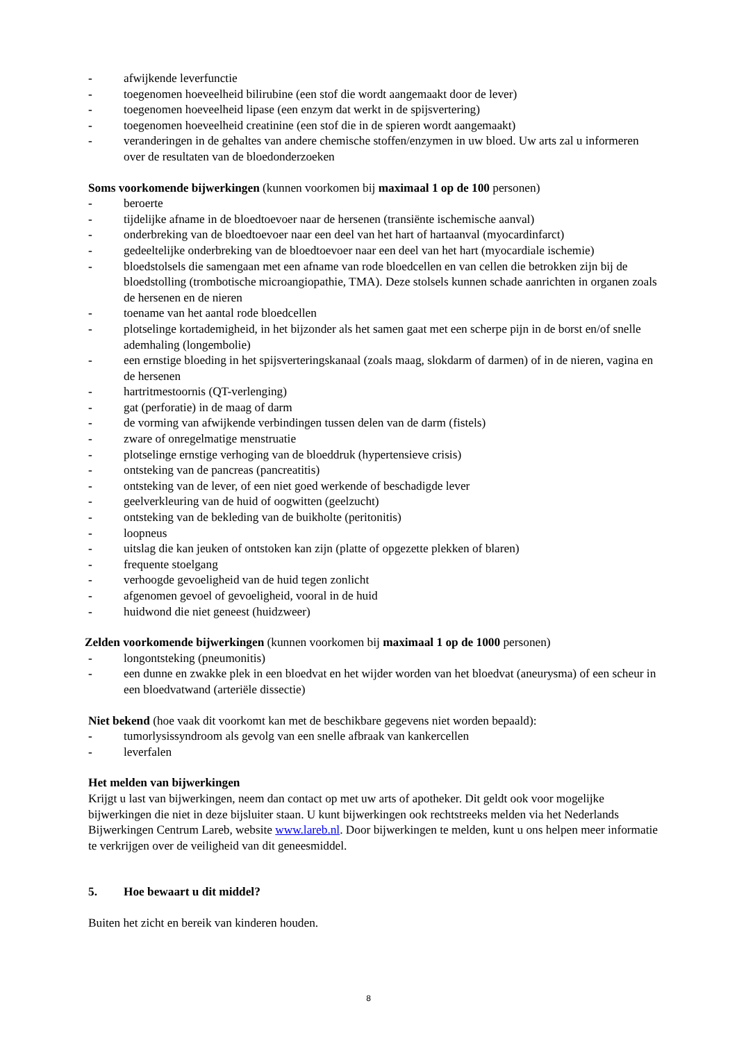- afwijkende leverfunctie
- toegenomen hoeveelheid bilirubine (een stof die wordt aangemaakt door de lever)
- toegenomen hoeveelheid lipase (een enzym dat werkt in de spijsvertering)
- toegenomen hoeveelheid creatinine (een stof die in de spieren wordt aangemaakt)
- veranderingen in de gehaltes van andere chemische stoffen/enzymen in uw bloed. Uw arts zal u informeren over de resultaten van de bloedonderzoeken
Soms voorkomende bijwerkingen (kunnen voorkomen bij maximaal 1 op de 100 personen)
- beroerte
- tijdelijke afname in de bloedtoevoer naar de hersenen (transiënte ischemische aanval)
- onderbreking van de bloedtoevoer naar een deel van het hart of hartaanval (myocardinfarct)
- gedeeltelijke onderbreking van de bloedtoevoer naar een deel van het hart (myocardiale ischemie)
- bloedstolsels die samengaan met een afname van rode bloedcellen en van cellen die betrokken zijn bij de bloedstolling (trombotische microangiopathie, TMA). Deze stolsels kunnen schade aanrichten in organen zoals de hersenen en de nieren
- toename van het aantal rode bloedcellen
- plotselinge kortademigheid, in het bijzonder als het samen gaat met een scherpe pijn in de borst en/of snelle ademhaling (longembolie)
- een ernstige bloeding in het spijsverteringskanaal (zoals maag, slokdarm of darmen) of in de nieren, vagina en de hersenen
- hartritmestoornis (QT-verlenging)
- gat (perforatie) in de maag of darm
- de vorming van afwijkende verbindingen tussen delen van de darm (fistels)
- zware of onregelmatige menstruatie
- plotselinge ernstige verhoging van de bloeddruk (hypertensieve crisis)
- ontsteking van de pancreas (pancreatitis)
- ontsteking van de lever, of een niet goed werkende of beschadigde lever
- geelverkleuring van de huid of oogwitten (geelzucht)
- ontsteking van de bekleding van de buikholte (peritonitis)
- loopneus
- uitslag die kan jeuken of ontstoken kan zijn (platte of opgezette plekken of blaren)
- frequente stoelgang
- verhoogde gevoeligheid van de huid tegen zonlicht
- afgenomen gevoel of gevoeligheid, vooral in de huid
- huidwond die niet geneest (huidzweer)
Zelden voorkomende bijwerkingen (kunnen voorkomen bij maximaal 1 op de 1000 personen)
- longontsteking (pneumonitis)
- een dunne en zwakke plek in een bloedvat en het wijder worden van het bloedvat (aneurysma) of een scheur in een bloedvatwand (arteriële dissectie)
Niet bekend (hoe vaak dit voorkomt kan met de beschikbare gegevens niet worden bepaald):
- tumorlysissyndroom als gevolg van een snelle afbraak van kankercellen
- leverfalen
Het melden van bijwerkingen
Krijgt u last van bijwerkingen, neem dan contact op met uw arts of apotheker. Dit geldt ook voor mogelijke bijwerkingen die niet in deze bijsluiter staan. U kunt bijwerkingen ook rechtstreeks melden via het Nederlands Bijwerkingen Centrum Lareb, website www.lareb.nl. Door bijwerkingen te melden, kunt u ons helpen meer informatie te verkrijgen over de veiligheid van dit geneesmiddel.
5. Hoe bewaart u dit middel?
Buiten het zicht en bereik van kinderen houden.
8